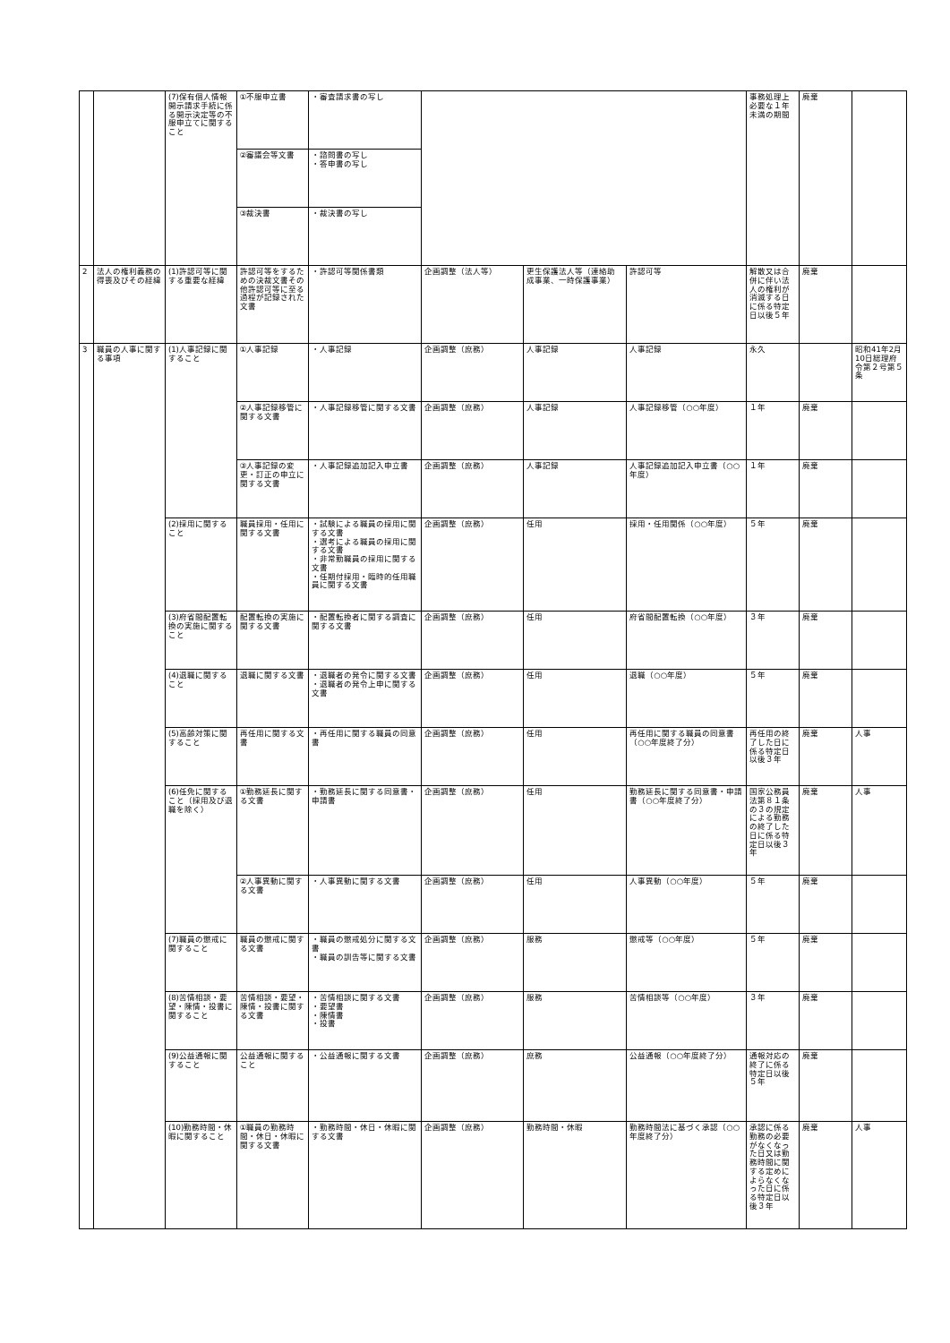| | | (7)保有個人情報開示請求手続に係る開示決定等の不服申立てに関すること | ①不服申立書 | ・審査請求書の写し | | | | 事務処理上必要な１年未満の期間 | 廃棄 | |
| | | | ②審議会等文書 | ・諮問書の写し ・答申書の写し | | | | | | |
| | | | ③裁決書 | ・裁決書の写し | | | | | | |
| 2 | 法人の権利義務の得喪及びその経緯 | (1)許認可等に関する重要な経緯 | 許認可等をするための決裁文書その他許認可等に至る過程が記録された文書 | ・許認可等関係書類 | 企画調整（法人等） | 更生保護法人等（連絡助成事業、一時保護事業） | 許認可等 | 解散又は合併に伴い法人の権利が消滅する日に係る特定日以後５年 | 廃棄 | |
| 3 | 職員の人事に関する事項 | (1)人事記録に関すること | ①人事記録 | ・人事記録 | 企画調整（庶務） | 人事記録 | 人事記録 | 永久 | | 昭和41年2月10日総理府令第２号第５条 |
| | | | ②人事記録移管に関する文書 | ・人事記録移管に関する文書 | 企画調整（庶務） | 人事記録 | 人事記録移管（○○年度） | １年 | 廃棄 | |
| | | | ③人事記録の変更・訂正の申立に関する文書 | ・人事記録追加記入申立書 | 企画調整（庶務） | 人事記録 | 人事記録追加記入申立書（○○年度） | １年 | 廃棄 | |
| | | (2)採用に関すること | 職員採用・任用に関する文書 | ・試験による職員の採用に関する文書 ・選考による職員の採用に関する文書 ・非常勤職員の採用に関する文書 ・任期付採用・臨時的任用職員に関する文書 | 企画調整（庶務） | 任用 | 採用・任用関係（○○年度） | ５年 | 廃棄 | |
| | | (3)府省間配置転換の実施に関すること | 配置転換の実施に関する文書 | ・配置転換者に関する調査に関する文書 | 企画調整（庶務） | 任用 | 府省間配置転換（○○年度） | ３年 | 廃棄 | |
| | | (4)退職に関すること | 退職に関する文書 | ・退職者の発令に関する文書 ・退職者の発令上申に関する文書 | 企画調整（庶務） | 任用 | 退職（○○年度） | ５年 | 廃棄 | |
| | | (5)高齢対策に関すること | 再任用に関する文書 | ・再任用に関する職員の同意書 | 企画調整（庶務） | 任用 | 再任用に関する職員の同意書（○○年度終了分） | 再任用の終了した日に係る特定日以後３年 | 廃棄 | 人事 |
| | | (6)任免に関すること（採用及び退職を除く） | ①勤務延長に関する文書 | ・勤務延長に関する同意書・申請書 | 企画調整（庶務） | 任用 | 勤務延長に関する同意書・申請書（○○年度終了分） | 国家公務員法第８１条の３の規定による勤務の終了した日に係る特定日以後３年 | 廃棄 | 人事 |
| | | | ②人事異動に関する文書 | ・人事異動に関する文書 | 企画調整（庶務） | 任用 | 人事異動（○○年度） | ５年 | 廃棄 | |
| | | (7)職員の懲戒に関すること | 職員の懲戒に関する文書 | ・職員の懲戒処分に関する文書 ・職員の訓告等に関する文書 | 企画調整（庶務） | 服務 | 懲戒等（○○年度） | ５年 | 廃棄 | |
| | | (8)苦情相談・要望・陳情・投書に関すること | 苦情相談・要望・陳情・投書に関する文書 | ・苦情相談に関する文書 ・要望書 ・陳情書 ・投書 | 企画調整（庶務） | 服務 | 苦情相談等（○○年度） | ３年 | 廃棄 | |
| | | (9)公益通報に関すること | 公益通報に関すること | ・公益通報に関する文書 | 企画調整（庶務） | 庶務 | 公益通報（○○年度終了分） | 通報対応の終了に係る特定日以後５年 | 廃棄 | |
| | | (10)勤務時間・休暇に関すること | ①職員の勤務時間・休日・休暇に関する文書 | ・勤務時間・休日・休暇に関する文書 | 企画調整（庶務） | 勤務時間・休暇 | 勤務時間法に基づく承認（○○年度終了分） | 承認に係る勤務の必要がなくなった日又は勤務時間に関する定めによらなくなった日に係る特定日以後３年 | 廃棄 | 人事 |